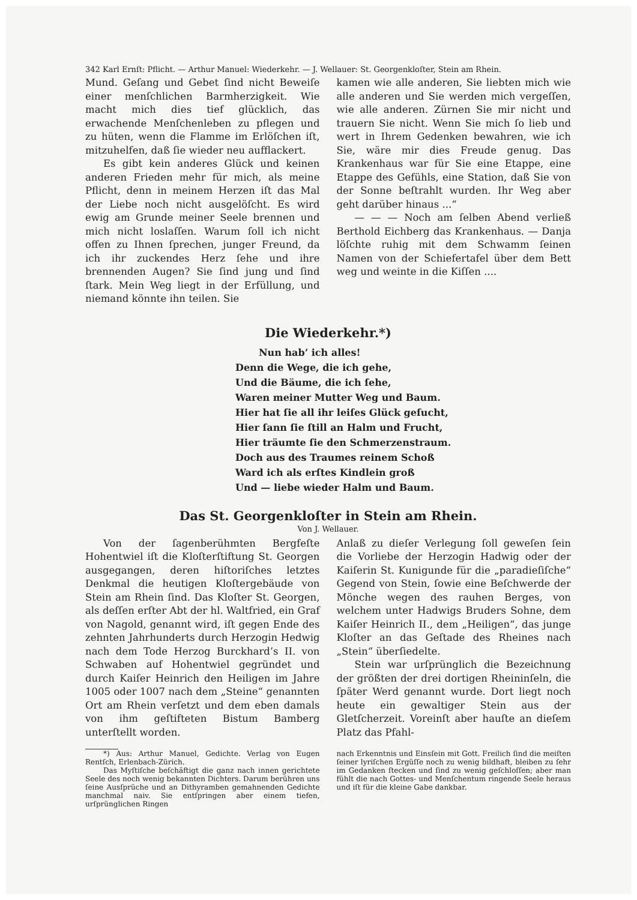342 Karl Ernſt: Pflicht. — Arthur Manuel: Wiederkehr. — J. Wellauer: St. Georgenkloſter, Stein am Rhein.
Mund. Geſang und Gebet ſind nicht Beweiſe einer menſchlichen Barmherzigkeit. Wie macht mich dies tief glücklich, das erwachende Menſchenleben zu pflegen und zu hüten, wenn die Flamme im Erlöſchen iſt, mitzuhelfen, daß ſie wieder neu aufflackert.
Es gibt kein anderes Glück und keinen anderen Frieden mehr für mich, als meine Pflicht, denn in meinem Herzen iſt das Mal der Liebe noch nicht ausgelöſcht. Es wird ewig am Grunde meiner Seele brennen und mich nicht loslaſſen. Warum ſoll ich nicht offen zu Ihnen ſprechen, junger Freund, da ich ihr zuckendes Herz ſehe und ihre brennenden Augen? Sie ſind jung und ſind ſtark. Mein Weg liegt in der Erfüllung, und niemand könnte ihn teilen. Sie
kamen wie alle anderen, Sie liebten mich wie alle anderen und Sie werden mich vergeſſen, wie alle anderen. Zürnen Sie mir nicht und trauern Sie nicht. Wenn Sie mich ſo lieb und wert in Ihrem Gedenken bewahren, wie ich Sie, wäre mir dies Freude genug. Das Krankenhaus war für Sie eine Etappe, eine Etappe des Gefühls, eine Station, daß Sie von der Sonne beſtrahlt wurden. Ihr Weg aber geht darüber hinaus ...“
— — — Noch am ſelben Abend verließ Berthold Eichberg das Krankenhaus. — Danja löſchte ruhig mit dem Schwamm ſeinen Namen von der Schiefertafel über dem Bett weg und weinte in die Kiſſen ....
Die Wiederkehr.*)
Nun hab’ ich alles!
Denn die Wege, die ich gehe,
Und die Bäume, die ich ſehe,
Waren meiner Mutter Weg und Baum.
Hier hat ſie all ihr leiſes Glück geſucht,
Hier ſann ſie ſtill an Halm und Frucht,
Hier träumte ſie den Schmerzenstraum.
Doch aus des Traumes reinem Schoß
Ward ich als erſtes Kindlein groß
Und — liebe wieder Halm und Baum.
Das St. Georgenkloſter in Stein am Rhein.
Von J. Wellauer.
Von der ſagenberühmten Bergfeſte Hohentwiel iſt die Kloſterſtiftung St. Georgen ausgegangen, deren hiſtoriſches letztes Denkmal die heutigen Kloſtergebäude von Stein am Rhein ſind. Das Kloſter St. Georgen, als deſſen erſter Abt der hl. Waltfried, ein Graf von Nagold, genannt wird, iſt gegen Ende des zehnten Jahrhunderts durch Herzogin Hedwig nach dem Tode Herzog Burckhard’s II. von Schwaben auf Hohentwiel gegründet und durch Kaiſer Heinrich den Heiligen im Jahre 1005 oder 1007 nach dem „Steine“ genannten Ort am Rhein verſetzt und dem eben damals von ihm geſtifteten Bistum Bamberg unterſtellt worden.
Anlaß zu dieſer Verlegung ſoll geweſen ſein die Vorliebe der Herzogin Hadwig oder der Kaiſerin St. Kunigunde für die „paradieſiſche“ Gegend von Stein, ſowie eine Beſchwerde der Mönche wegen des rauhen Berges, von welchem unter Hadwigs Bruders Sohne, dem Kaiſer Heinrich II., dem „Heiligen“, das junge Kloſter an das Geſtade des Rheines nach „Stein“ überſiedelte.
Stein war urſprünglich die Bezeichnung der größten der drei dortigen Rheininſeln, die ſpäter Werd genannt wurde. Dort liegt noch heute ein gewaltiger Stein aus der Gletſcherzeit. Voreinſt aber hauſte an dieſem Platz das Pfahl-
*) Aus: Arthur Manuel, Gedichte. Verlag von Eugen Rentſch, Erlenbach-Zürich.
Das Myſtiſche beſchäftigt die ganz nach innen gerichtete Seele des noch wenig bekannten Dichters. Darum berühren uns ſeine Ausſprüche und an Dithyramben gemahnenden Gedichte manchmal naiv. Sie entſpringen aber einem tiefen, urſprünglichen Ringen
nach Erkenntnis und Einsſein mit Gott. Freilich ſind die meiſten ſeiner lyriſchen Ergüſſe noch zu wenig bildhaft, bleiben zu ſehr im Gedanken ſtecken und ſind zu wenig geſchloſſen; aber man fühlt die nach Gottes- und Menſchentum ringende Seele heraus und iſt für die kleine Gabe dankbar.